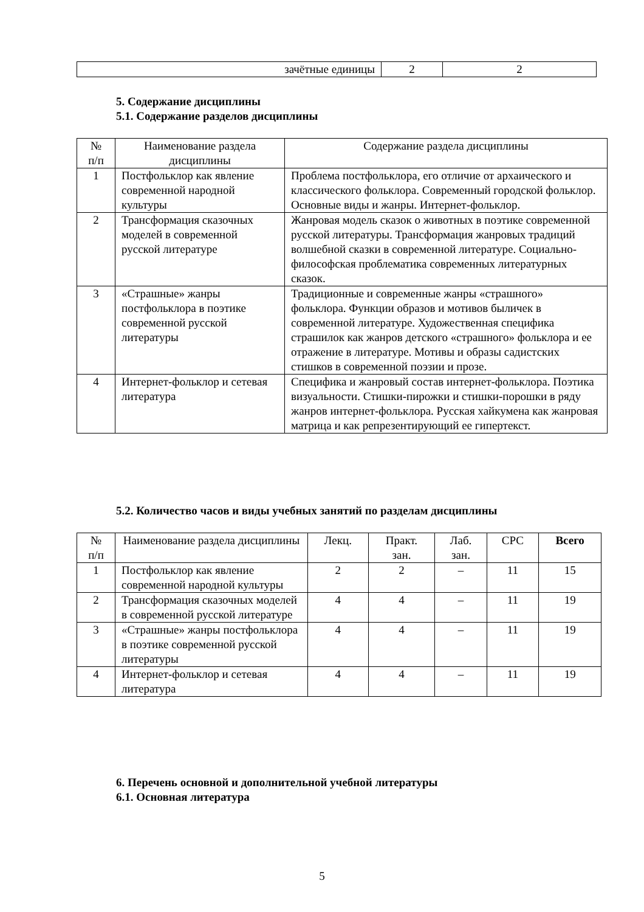| зачётные единицы | 2 | 2 |
5. Содержание дисциплины
5.1. Содержание разделов дисциплины
| № п/п | Наименование раздела дисциплины | Содержание раздела дисциплины |
| --- | --- | --- |
| 1 | Постфольклор как явление современной народной культуры | Проблема постфольклора, его отличие от архаического и классического фольклора. Современный городской фольклор. Основные виды и жанры. Интернет-фольклор. |
| 2 | Трансформация сказочных моделей в современной русской литературе | Жанровая модель сказок о животных в поэтике современной русской литературы. Трансформация жанровых традиций волшебной сказки в современной литературе. Социально-философская проблематика современных литературных сказок. |
| 3 | «Страшные» жанры постфольклора в поэтике современной русской литературы | Традиционные и современные жанры «страшного» фольклора. Функции образов и мотивов быличек в современной литературе. Художественная специфика страшилок как жанров детского «страшного» фольклора и ее отражение в литературе. Мотивы и образы садистских стишков в современной поэзии и прозе. |
| 4 | Интернет-фольклор и сетевая литература | Специфика и жанровый состав интернет-фольклора. Поэтика визуальности. Стишки-пирожки и стишки-порошки в ряду жанров интернет-фольклора. Русская хайкумена как жанровая матрица и как репрезентирующий ее гипертекст. |
5.2. Количество часов и виды учебных занятий по разделам дисциплины
| № п/п | Наименование раздела дисциплины | Лекц. | Практ. зан. | Лаб. зан. | СРС | Всего |
| --- | --- | --- | --- | --- | --- | --- |
| 1 | Постфольклор как явление современной народной культуры | 2 | 2 | – | 11 | 15 |
| 2 | Трансформация сказочных моделей в современной русской литературе | 4 | 4 | – | 11 | 19 |
| 3 | «Страшные» жанры постфольклора в поэтике современной русской литературы | 4 | 4 | – | 11 | 19 |
| 4 | Интернет-фольклор и сетевая литература | 4 | 4 | – | 11 | 19 |
6. Перечень основной и дополнительной учебной литературы
6.1. Основная литература
5